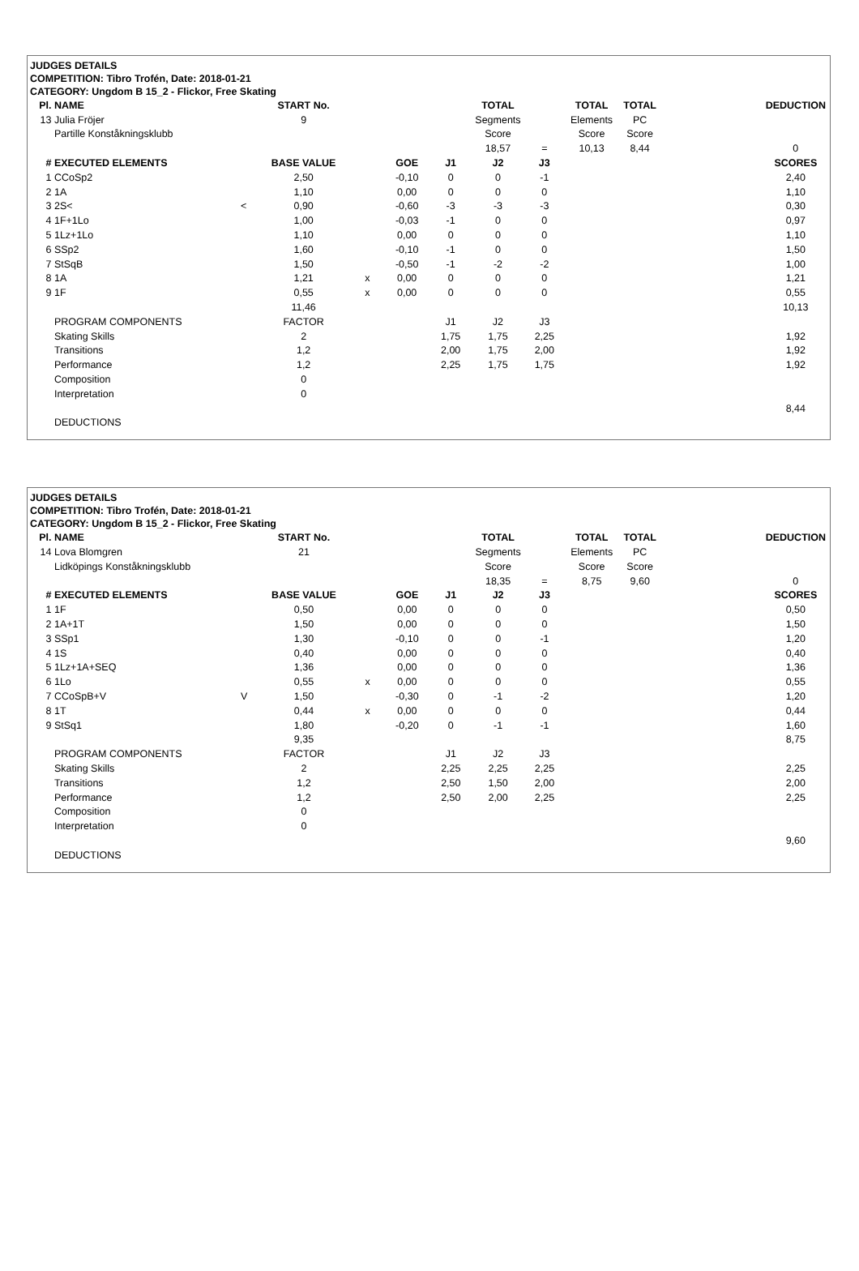JUDGES DETAILS
COMPETITION: Tibro Trofén, Date: 2018-01-21
CATEGORY: Ungdom B 15_2 - Flickor, Free Skating
| Pl. | NAME | | START No. | | | | TOTAL | | TOTAL | TOTAL | | DEDUCTION |
| 13 | Julia Fröjer | | 9 | | | | Segments | | Elements | PC | | |
| | Partille Konståkningsklubb | | | | | | Score | | Score | Score | | |
| | | | | | | | 18,57 | = | 10,13 | 8,44 | | 0 |
| # | EXECUTED ELEMENTS | | BASE VALUE | | GOE | J1 | J2 | J3 | | | | SCORES |
| 1 | CCoSp2 | | 2,50 | | -0,10 | 0 | 0 | -1 | | | | 2,40 |
| 2 | 1A | | 1,10 | | 0,00 | 0 | 0 | 0 | | | | 1,10 |
| 3 | 2S< | < | 0,90 | | -0,60 | -3 | -3 | -3 | | | | 0,30 |
| 4 | 1F+1Lo | | 1,00 | | -0,03 | -1 | 0 | 0 | | | | 0,97 |
| 5 | 1Lz+1Lo | | 1,10 | | 0,00 | 0 | 0 | 0 | | | | 1,10 |
| 6 | SSp2 | | 1,60 | | -0,10 | -1 | 0 | 0 | | | | 1,50 |
| 7 | StSqB | | 1,50 | | -0,50 | -1 | -2 | -2 | | | | 1,00 |
| 8 | 1A | | 1,21 | x | 0,00 | 0 | 0 | 0 | | | | 1,21 |
| 9 | 1F | | 0,55 | x | 0,00 | 0 | 0 | 0 | | | | 0,55 |
| | | | 11,46 | | | | | | | | | 10,13 |
| | PROGRAM COMPONENTS | | FACTOR | | | J1 | J2 | J3 | | | | |
| | Skating Skills | | 2 | | | 1,75 | 1,75 | 2,25 | | | | 1,92 |
| | Transitions | | 1,2 | | | 2,00 | 1,75 | 2,00 | | | | 1,92 |
| | Performance | | 1,2 | | | 2,25 | 1,75 | 1,75 | | | | 1,92 |
| | Composition | | 0 | | | | | | | | | |
| | Interpretation | | 0 | | | | | | | | | |
| | | | | | | | | | | | | 8,44 |
| | DEDUCTIONS | | | | | | | | | | | |
JUDGES DETAILS
COMPETITION: Tibro Trofén, Date: 2018-01-21
CATEGORY: Ungdom B 15_2 - Flickor, Free Skating
| Pl. | NAME | | START No. | | | | TOTAL | | TOTAL | TOTAL | | DEDUCTION |
| 14 | Lova Blomgren | | 21 | | | | Segments | | Elements | PC | | |
| | Lidköpings Konståkningsklubb | | | | | | Score | | Score | Score | | |
| | | | | | | | 18,35 | = | 8,75 | 9,60 | | 0 |
| # | EXECUTED ELEMENTS | | BASE VALUE | | GOE | J1 | J2 | J3 | | | | SCORES |
| 1 | 1F | | 0,50 | | 0,00 | 0 | 0 | 0 | | | | 0,50 |
| 2 | 1A+1T | | 1,50 | | 0,00 | 0 | 0 | 0 | | | | 1,50 |
| 3 | SSp1 | | 1,30 | | -0,10 | 0 | 0 | -1 | | | | 1,20 |
| 4 | 1S | | 0,40 | | 0,00 | 0 | 0 | 0 | | | | 0,40 |
| 5 | 1Lz+1A+SEQ | | 1,36 | | 0,00 | 0 | 0 | 0 | | | | 1,36 |
| 6 | 1Lo | | 0,55 | x | 0,00 | 0 | 0 | 0 | | | | 0,55 |
| 7 | CCoSpB+V | V | 1,50 | | -0,30 | 0 | -1 | -2 | | | | 1,20 |
| 8 | 1T | | 0,44 | x | 0,00 | 0 | 0 | 0 | | | | 0,44 |
| 9 | StSq1 | | 1,80 | | -0,20 | 0 | -1 | -1 | | | | 1,60 |
| | | | 9,35 | | | | | | | | | 8,75 |
| | PROGRAM COMPONENTS | | FACTOR | | | J1 | J2 | J3 | | | | |
| | Skating Skills | | 2 | | | 2,25 | 2,25 | 2,25 | | | | 2,25 |
| | Transitions | | 1,2 | | | 2,50 | 1,50 | 2,00 | | | | 2,00 |
| | Performance | | 1,2 | | | 2,50 | 2,00 | 2,25 | | | | 2,25 |
| | Composition | | 0 | | | | | | | | | |
| | Interpretation | | 0 | | | | | | | | | |
| | | | | | | | | | | | | 9,60 |
| | DEDUCTIONS | | | | | | | | | | | |